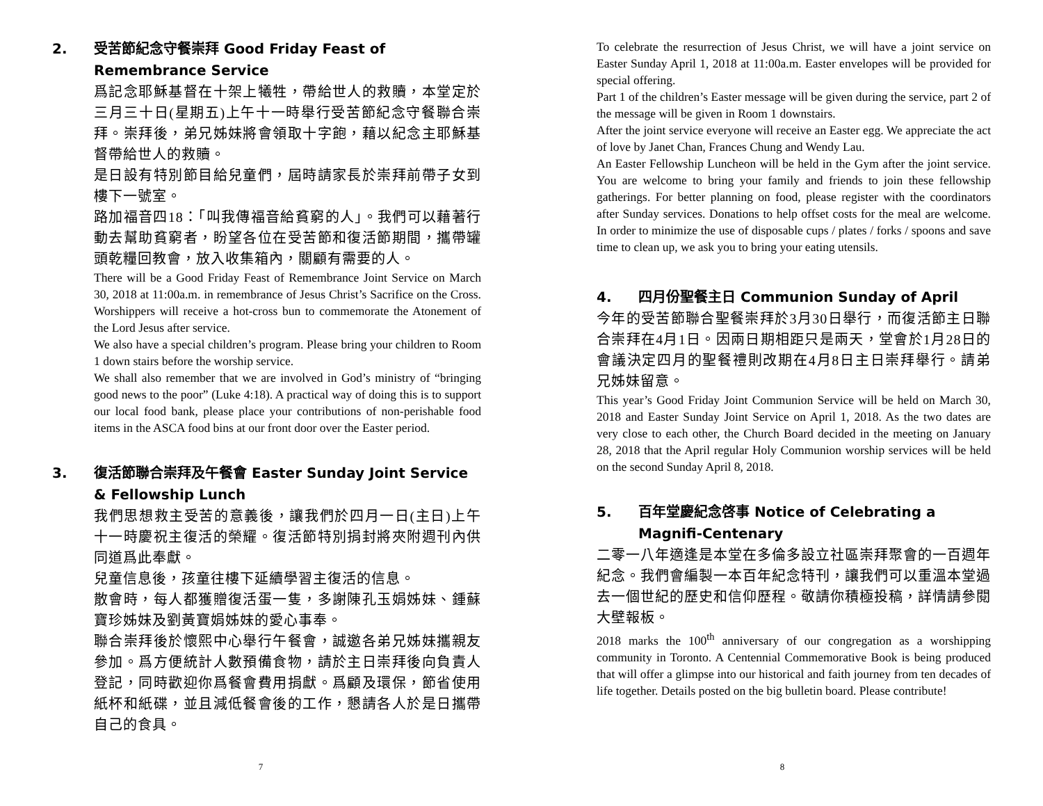2. 受苦節紀念守餐崇拜 Good Friday Feast of Remembrance Service
爲記念耶穌基督在十架上犧牲，帶給世人的救贖，本堂定於三月三十日(星期五)上午十一時舉行受苦節紀念守餐聯合崇拜。崇拜後，弟兄姊妹將會領取十字飽，藉以紀念主耶穌基督帶給世人的救贖。
是日設有特別節目給兒童們，屆時請家長於崇拜前帶子女到樓下一號室。
路加福音四18：「叫我傳福音給貧窮的人」。我們可以藉著行動去幫助貧窮者，盼望各位在受苦節和復活節期間，攜帶罐頭乾糧回教會，放入收集箱內，關顧有需要的人。
There will be a Good Friday Feast of Remembrance Joint Service on March 30, 2018 at 11:00a.m. in remembrance of Jesus Christ’s Sacrifice on the Cross. Worshippers will receive a hot-cross bun to commemorate the Atonement of the Lord Jesus after service.
We also have a special children’s program. Please bring your children to Room 1 down stairs before the worship service.
We shall also remember that we are involved in God’s ministry of “bringing good news to the poor” (Luke 4:18). A practical way of doing this is to support our local food bank, please place your contributions of non-perishable food items in the ASCA food bins at our front door over the Easter period.
3. 復活節聯合崇拜及午餐會 Easter Sunday Joint Service & Fellowship Lunch
我們思想救主受苦的意義後，讓我們於四月一日(主日)上午十一時慶祝主復活的榮耀。復活節特別捐封將夾附週刊內供同道爲此奉獻。
兒童信息後，孩童往樓下延續學習主復活的信息。
散會時，每人都獲贈復活蛋一隻，多謝陳孔玉娟姊妹、鍾蘇寶珍姊妹及劉黃寶娟姊妹的愛心事奉。
聯合崇拜後於懷熙中心舉行午餐會，誠邀各弟兄姊妹攜親友參加。爲方便統計人數預備食物，請於主日崇拜後向負責人登記，同時歡迎你爲餐會費用捐獻。爲顧及環保，節省使用紙杯和紙碟，並且減低餐會後的工作，懇請各人於是日攜帶自己的食具。
7
To celebrate the resurrection of Jesus Christ, we will have a joint service on Easter Sunday April 1, 2018 at 11:00a.m. Easter envelopes will be provided for special offering.
Part 1 of the children’s Easter message will be given during the service, part 2 of the message will be given in Room 1 downstairs.
After the joint service everyone will receive an Easter egg. We appreciate the act of love by Janet Chan, Frances Chung and Wendy Lau.
An Easter Fellowship Luncheon will be held in the Gym after the joint service. You are welcome to bring your family and friends to join these fellowship gatherings. For better planning on food, please register with the coordinators after Sunday services. Donations to help offset costs for the meal are welcome. In order to minimize the use of disposable cups / plates / forks / spoons and save time to clean up, we ask you to bring your eating utensils.
4. 四月份聖餐主日 Communion Sunday of April
今年的受苦節聯合聖餐崇拜於3月30日舉行，而復活節主日聯合崇拜在4月1日。因兩日期相距只是兩天，堂會於1月28日的會議決定四月的聖餐禮則改期在4月8日主日崇拜舉行。請弟兄姊妹留意。
This year’s Good Friday Joint Communion Service will be held on March 30, 2018 and Easter Sunday Joint Service on April 1, 2018. As the two dates are very close to each other, the Church Board decided in the meeting on January 28, 2018 that the April regular Holy Communion worship services will be held on the second Sunday April 8, 2018.
5. 百年堂慶紀念啓事 Notice of Celebrating a Magnifi-Centenary
二零一八年適逢是本堂在多倫多設立社區崇拜聚會的一百週年紀念。我們會編製一本百年紀念特刊，讓我們可以重溫本堂過去一個世紀的歷史和信仰歷程。敬請你積極投稿，詳情請參閱大壁報板。
2018 marks the 100<sup>th</sup> anniversary of our congregation as a worshipping community in Toronto. A Centennial Commemorative Book is being produced that will offer a glimpse into our historical and faith journey from ten decades of life together. Details posted on the big bulletin board. Please contribute!
8